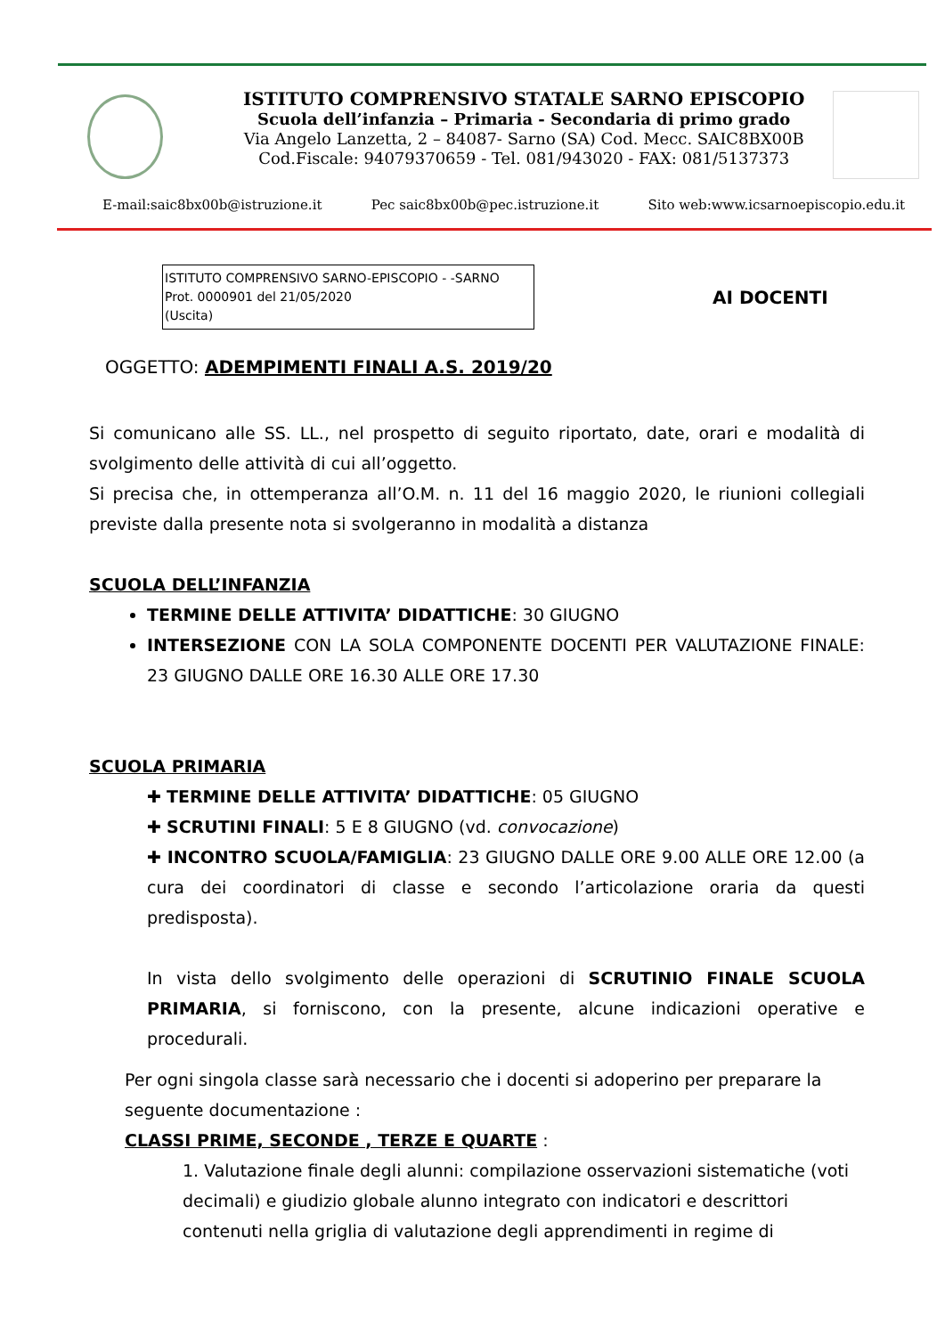ISTITUTO COMPRENSIVO STATALE SARNO EPISCOPIO
Scuola dell’infanzia – Primaria - Secondaria di primo grado
Via Angelo Lanzetta, 2 – 84087- Sarno (SA) Cod. Mecc. SAIC8BX00B
Cod.Fiscale: 94079370659 - Tel. 081/943020 - FAX: 081/5137373
E-mail:saic8bx00b@istruzione.it Pec saic8bx00b@pec.istruzione.it Sito web:www.icsarnoepiscopio.edu.it
ISTITUTO COMPRENSIVO SARNO-EPISCOPIO - -SARNO
Prot. 0000901 del 21/05/2020
(Uscita)
AI DOCENTI
OGGETTO: ADEMPIMENTI FINALI A.S. 2019/20
Si comunicano alle SS. LL., nel prospetto di seguito riportato, date, orari e modalità di svolgimento delle attività di cui all’oggetto.
Si precisa che, in ottemperanza all’O.M. n. 11 del 16 maggio 2020, le riunioni collegiali previste dalla presente nota si svolgeranno in modalità a distanza
SCUOLA DELL’INFANZIA
TERMINE DELLE ATTIVITA’ DIDATTICHE: 30 GIUGNO
INTERSEZIONE CON LA SOLA COMPONENTE DOCENTI PER VALUTAZIONE FINALE: 23 GIUGNO DALLE ORE 16.30 ALLE ORE 17.30
SCUOLA PRIMARIA
✚ TERMINE DELLE ATTIVITA’ DIDATTICHE: 05 GIUGNO
✚ SCRUTINI FINALI: 5 E 8 GIUGNO (vd. convocazione)
✚ INCONTRO SCUOLA/FAMIGLIA: 23 GIUGNO DALLE ORE 9.00 ALLE ORE 12.00 (a cura dei coordinatori di classe e secondo l’articolazione oraria da questi predisposta).
In vista dello svolgimento delle operazioni di SCRUTINIO FINALE SCUOLA PRIMARIA, si forniscono, con la presente, alcune indicazioni operative e procedurali.
Per ogni singola classe sarà necessario che i docenti si adoperino per preparare la seguente documentazione :
CLASSI PRIME, SECONDE , TERZE E QUARTE :
1. Valutazione finale degli alunni: compilazione osservazioni sistematiche (voti decimali) e giudizio globale alunno integrato con indicatori e descrittori contenuti nella griglia di valutazione degli apprendimenti in regime di